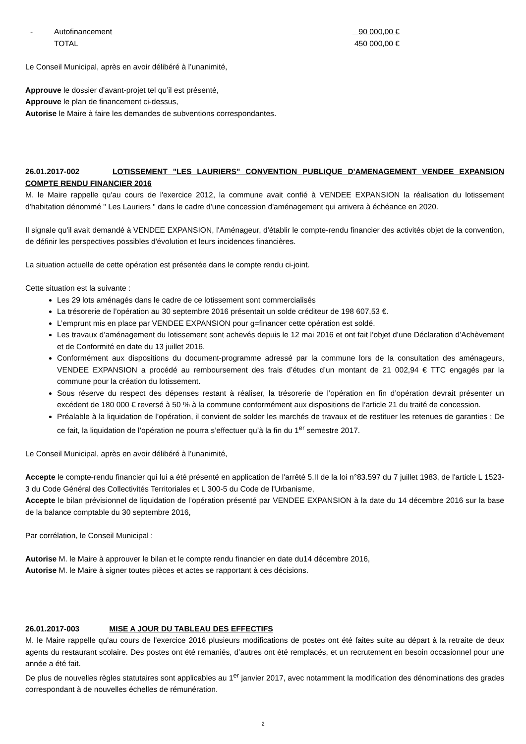- Autofinancement 90 000,00 €
TOTAL 450 000,00 €
Le Conseil Municipal, après en avoir délibéré à l’unanimité,
Approuve le dossier d’avant-projet tel qu’il est présenté,
Approuve le plan de financement ci-dessus,
Autorise le Maire à faire les demandes de subventions correspondantes.
26.01.2017-002 LOTISSEMENT "LES LAURIERS" CONVENTION PUBLIQUE D'AMENAGEMENT VENDEE EXPANSION COMPTE RENDU FINANCIER 2016
M. le Maire rappelle qu'au cours de l'exercice 2012, la commune avait confié à VENDEE EXPANSION la réalisation du lotissement d'habitation dénommé " Les Lauriers " dans le cadre d'une concession d'aménagement qui arrivera à échéance en 2020.
Il signale qu'il avait demandé à VENDEE EXPANSION, l'Aménageur, d'établir le compte-rendu financier des activités objet de la convention, de définir les perspectives possibles d'évolution et leurs incidences financières.
La situation actuelle de cette opération est présentée dans le compte rendu ci-joint.
Cette situation est la suivante :
Les 29 lots aménagés dans le cadre de ce lotissement sont commercialisés
La trésorerie de l’opération au 30 septembre 2016 présentait un solde créditeur de 198 607,53 €.
L’emprunt mis en place par VENDEE EXPANSION pour g=financer cette opération est soldé.
Les travaux d’aménagement du lotissement sont achevés depuis le 12 mai 2016 et ont fait l’objet d’une Déclaration d’Achèvement et de Conformité en date du 13 juillet 2016.
Conformément aux dispositions du document-programme adressé par la commune lors de la consultation des aménageurs, VENDEE EXPANSION a procédé au remboursement des frais d’études d’un montant de 21 002,94 € TTC engagés par la commune pour la création du lotissement.
Sous réserve du respect des dépenses restant à réaliser, la trésorerie de l’opération en fin d’opération devrait présenter un excédent de 180 000 € reversé à 50 % à la commune conformément aux dispositions de l’article 21 du traité de concession.
Préalable à la liquidation de l’opération, il convient de solder les marchés de travaux et de restituer les retenues de garanties ; De ce fait, la liquidation de l’opération ne pourra s’effectuer qu’à la fin du 1<sup>er</sup> semestre 2017.
Le Conseil Municipal, après en avoir délibéré à l’unanimité,
Accepte le compte-rendu financier qui lui a été présenté en application de l'arrêté 5.II de la loi n°83.597 du 7 juillet 1983, de l'article L 1523-3 du Code Général des Collectivités Territoriales et L 300-5 du Code de l'Urbanisme,
Accepte le bilan prévisionnel de liquidation de l’opération présenté par VENDEE EXPANSION à la date du 14 décembre 2016 sur la base de la balance comptable du 30 septembre 2016,
Par corrélation, le Conseil Municipal :
Autorise M. le Maire à approuver le bilan et le compte rendu financier en date du14 décembre 2016,
Autorise M. le Maire à signer toutes pièces et actes se rapportant à ces décisions.
26.01.2017-003 MISE A JOUR DU TABLEAU DES EFFECTIFS
M. le Maire rappelle qu'au cours de l'exercice 2016 plusieurs modifications de postes ont été faites suite au départ à la retraite de deux agents du restaurant scolaire. Des postes ont été remaniés, d’autres ont été remplacés, et un recrutement en besoin occasionnel pour une année a été fait.
De plus de nouvelles règles statutaires sont applicables au 1<sup>er</sup> janvier 2017, avec notamment la modification des dénominations des grades correspondant à de nouvelles échelles de rémunération.
2